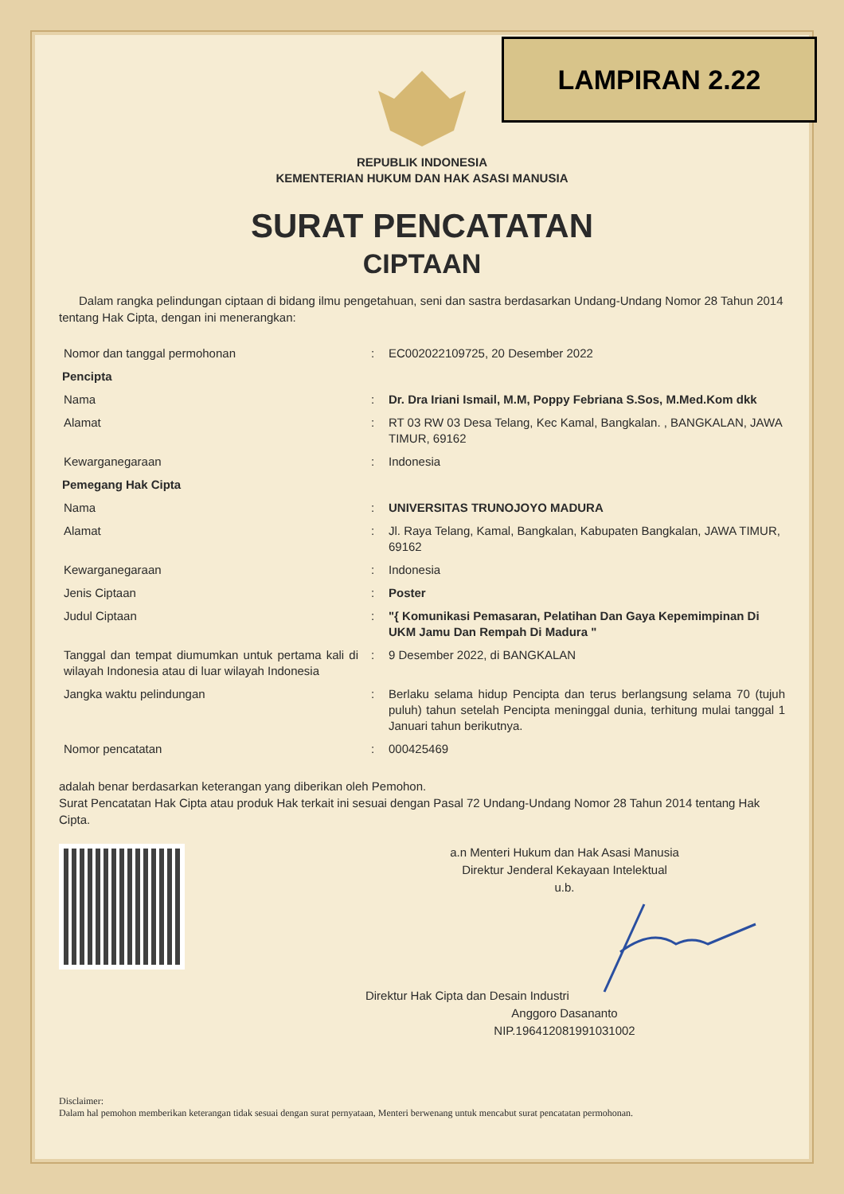LAMPIRAN 2.22
REPUBLIK INDONESIA
KEMENTERIAN HUKUM DAN HAK ASASI MANUSIA
SURAT PENCATATAN
CIPTAAN
Dalam rangka pelindungan ciptaan di bidang ilmu pengetahuan, seni dan sastra berdasarkan Undang-Undang Nomor 28 Tahun 2014 tentang Hak Cipta, dengan ini menerangkan:
| Nomor dan tanggal permohonan | : | EC002022109725, 20 Desember 2022 |
| Pencipta | | |
| Nama | : | Dr. Dra Iriani Ismail, M.M, Poppy Febriana S.Sos, M.Med.Kom dkk |
| Alamat | : | RT 03 RW 03 Desa Telang, Kec Kamal, Bangkalan. , BANGKALAN, JAWA TIMUR, 69162 |
| Kewarganegaraan | : | Indonesia |
| Pemegang Hak Cipta | | |
| Nama | : | UNIVERSITAS TRUNOJOYO MADURA |
| Alamat | : | Jl. Raya Telang, Kamal, Bangkalan, Kabupaten Bangkalan, JAWA TIMUR, 69162 |
| Kewarganegaraan | : | Indonesia |
| Jenis Ciptaan | : | Poster |
| Judul Ciptaan | : | "{ Komunikasi Pemasaran, Pelatihan Dan Gaya Kepemimpinan Di UKM Jamu Dan Rempah Di Madura " |
| Tanggal dan tempat diumumkan untuk pertama kali di wilayah Indonesia atau di luar wilayah Indonesia | : | 9 Desember 2022, di BANGKALAN |
| Jangka waktu pelindungan | : | Berlaku selama hidup Pencipta dan terus berlangsung selama 70 (tujuh puluh) tahun setelah Pencipta meninggal dunia, terhitung mulai tanggal 1 Januari tahun berikutnya. |
| Nomor pencatatan | : | 000425469 |
adalah benar berdasarkan keterangan yang diberikan oleh Pemohon.
Surat Pencatatan Hak Cipta atau produk Hak terkait ini sesuai dengan Pasal 72 Undang-Undang Nomor 28 Tahun 2014 tentang Hak Cipta.
a.n Menteri Hukum dan Hak Asasi Manusia
Direktur Jenderal Kekayaan Intelektual
u.b.
Direktur Hak Cipta dan Desain Industri
Anggoro Dasananto
NIP.196412081991031002
Disclaimer:
Dalam hal pemohon memberikan keterangan tidak sesuai dengan surat pernyataan, Menteri berwenang untuk mencabut surat pencatatan permohonan.